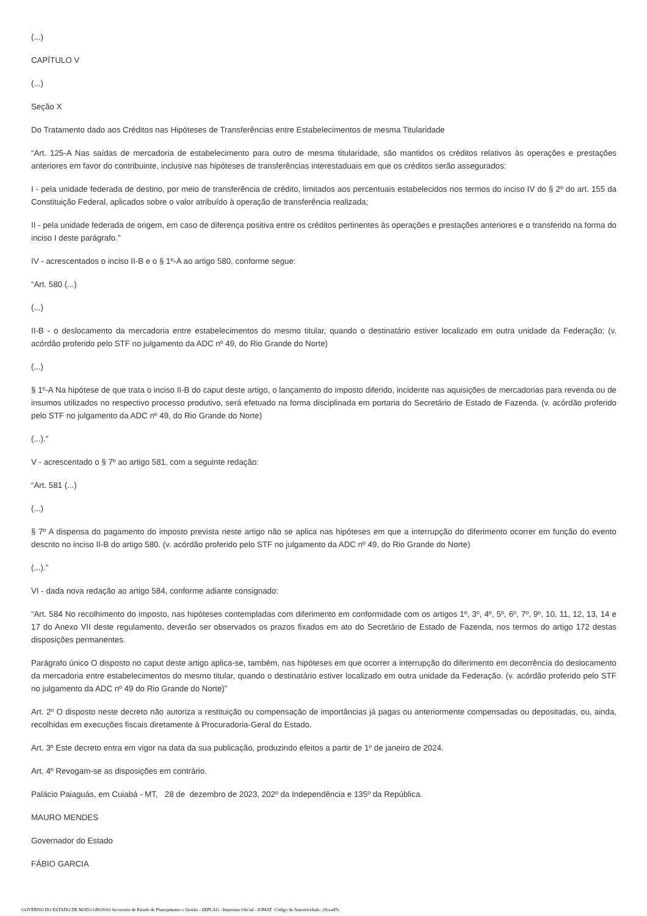(...)
CAPÍTULO V
(...)
Seção X
Do Tratamento dado aos Créditos nas Hipóteses de Transferências entre Estabelecimentos de mesma Titularidade
“Art. 125-A Nas saídas de mercadoria de estabelecimento para outro de mesma titularidade, são mantidos os créditos relativos às operações e prestações anteriores em favor do contribuinte, inclusive nas hipóteses de transferências interestaduais em que os créditos serão assegurados:
I - pela unidade federada de destino, por meio de transferência de crédito, limitados aos percentuais estabelecidos nos termos do inciso IV do § 2º do art. 155 da Constituição Federal, aplicados sobre o valor atribuído à operação de transferência realizada;
II - pela unidade federada de origem, em caso de diferença positiva entre os créditos pertinentes às operações e prestações anteriores e o transferido na forma do inciso I deste parágrafo.”
IV - acrescentados o inciso II-B e o § 1º-A ao artigo 580, conforme segue:
“Art. 580 (...)
(...)
II-B - o deslocamento da mercadoria entre estabelecimentos do mesmo titular, quando o destinatário estiver localizado em outra unidade da Federação; (v. acórdão proferido pelo STF no julgamento da ADC nº 49, do Rio Grande do Norte)
(...)
§ 1º-A Na hipótese de que trata o inciso II-B do caput deste artigo, o lançamento do imposto diferido, incidente nas aquisições de mercadorias para revenda ou de insumos utilizados no respectivo processo produtivo, será efetuado na forma disciplinada em portaria do Secretário de Estado de Fazenda. (v. acórdão proferido pelo STF no julgamento da ADC nº 49, do Rio Grande do Norte)
(...).”
V - acrescentado o § 7º ao artigo 581, com a seguinte redação:
“Art. 581 (...)
(...)
§ 7º A dispensa do pagamento do imposto prevista neste artigo não se aplica nas hipóteses em que a interrupção do diferimento ocorrer em função do evento descrito no inciso II-B do artigo 580. (v. acórdão proferido pelo STF no julgamento da ADC nº 49, do Rio Grande do Norte)
(...).”
VI - dada nova redação ao artigo 584, conforme adiante consignado:
“Art. 584 No recolhimento do imposto, nas hipóteses contempladas com diferimento em conformidade com os artigos 1º, 3º, 4º, 5º, 6º, 7º, 9º, 10, 11, 12, 13, 14 e 17 do Anexo VII deste regulamento, deverão ser observados os prazos fixados em ato do Secretário de Estado de Fazenda, nos termos do artigo 172 destas disposições permanentes.
Parágrafo único O disposto no caput deste artigo aplica-se, também, nas hipóteses em que ocorrer a interrupção do diferimento em decorrência do deslocamento da mercadoria entre estabelecimentos do mesmo titular, quando o destinatário estiver localizado em outra unidade da Federação. (v. acórdão proferido pelo STF no julgamento da ADC nº 49 do Rio Grande do Norte)”
Art. 2º O disposto neste decreto não autoriza a restituição ou compensação de importâncias já pagas ou anteriormente compensadas ou depositadas, ou, ainda, recolhidas em execuções fiscais diretamente à Procuradoria-Geral do Estado.
Art. 3º Este decreto entra em vigor na data da sua publicação, produzindo efeitos a partir de 1º de janeiro de 2024.
Art. 4º Revogam-se as disposições em contrário.
Palácio Paiaguás, em Cuiabá - MT, 28 de dezembro de 2023, 202º da Independência e 135º da República.
MAURO MENDES
Governador do Estado
FÁBIO GARCIA
GOVERNO DO ESTADO DE MATO GROSSO Secretaria de Estado de Planejamento e Gestão - SEPLAG - Imprensa Oficial - IOMAT Código de Autenticidade: 29cea47e